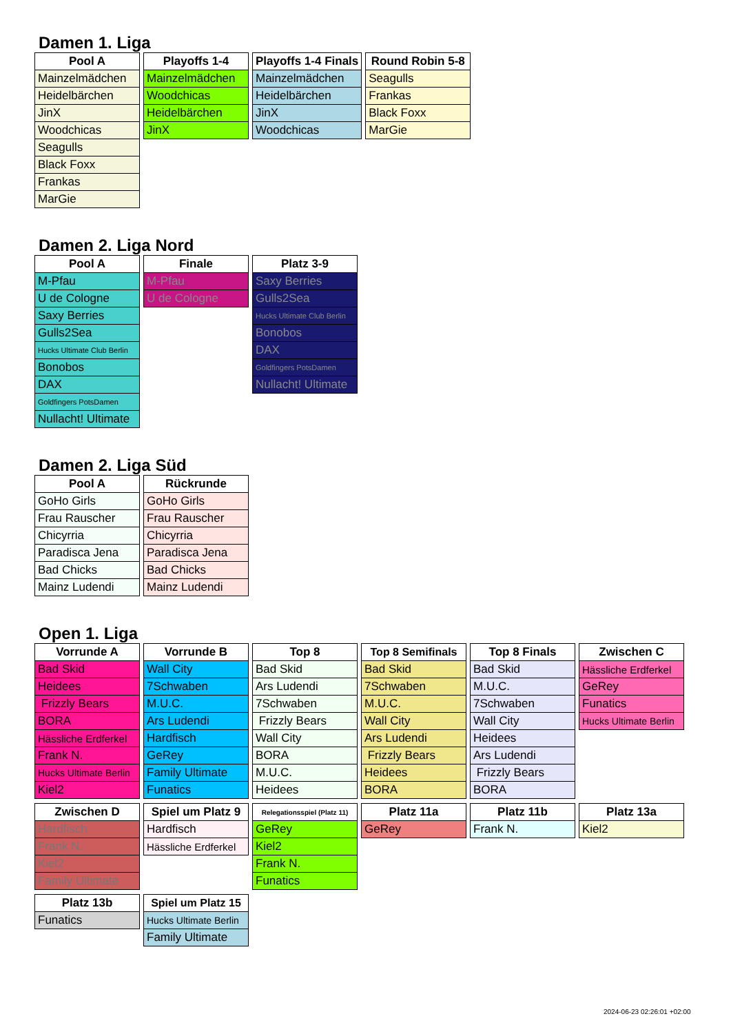Damen 1. Liga
| Pool A |
| --- |
| Mainzelmädchen |
| Heidelbärchen |
| JinX |
| Woodchicas |
| Seagulls |
| Black Foxx |
| Frankas |
| MarGie |
| Playoffs 1-4 |
| --- |
| Mainzelmädchen |
| Woodchicas |
| Heidelbärchen |
| JinX |
| Playoffs 1-4 Finals |
| --- |
| Mainzelmädchen |
| Heidelbärchen |
| JinX |
| Woodchicas |
| Round Robin 5-8 |
| --- |
| Seagulls |
| Frankas |
| Black Foxx |
| MarGie |
Damen 2. Liga Nord
| Pool A |
| --- |
| M-Pfau |
| U de Cologne |
| Saxy Berries |
| Gulls2Sea |
| Hucks Ultimate Club Berlin |
| Bonobos |
| DAX |
| Goldfingers PotsDamen |
| Nullacht! Ultimate |
| Finale |
| --- |
| M-Pfau |
| U de Cologne |
| Platz 3-9 |
| --- |
| Saxy Berries |
| Gulls2Sea |
| Hucks Ultimate Club Berlin |
| Bonobos |
| DAX |
| Goldfingers PotsDamen |
| Nullacht! Ultimate |
Damen 2. Liga Süd
| Pool A |
| --- |
| GoHo Girls |
| Frau Rauscher |
| Chicyrria |
| Paradisca Jena |
| Bad Chicks |
| Mainz Ludendi |
| Rückrunde |
| --- |
| GoHo Girls |
| Frau Rauscher |
| Chicyrria |
| Paradisca Jena |
| Bad Chicks |
| Mainz Ludendi |
Open 1. Liga
| Vorrunde A |
| --- |
| Bad Skid |
| Heidees |
| Frizzly Bears |
| BORA |
| Hässliche Erdferkel |
| Frank N. |
| Hucks Ultimate Berlin |
| Kiel2 |
| Vorrunde B |
| --- |
| Wall City |
| 7Schwaben |
| M.U.C. |
| Ars Ludendi |
| Hardfisch |
| GeRey |
| Family Ultimate |
| Funatics |
| Top 8 |
| --- |
| Bad Skid |
| Ars Ludendi |
| 7Schwaben |
| Frizzly Bears |
| Wall City |
| BORA |
| M.U.C. |
| Heidees |
| Top 8 Semifinals |
| --- |
| Bad Skid |
| 7Schwaben |
| M.U.C. |
| Wall City |
| Ars Ludendi |
| Frizzly Bears |
| Heidees |
| BORA |
| Top 8 Finals |
| --- |
| Bad Skid |
| M.U.C. |
| 7Schwaben |
| Wall City |
| Heidees |
| Ars Ludendi |
| Frizzly Bears |
| BORA |
| Zwischen C |
| --- |
| Hässliche Erdferkel |
| GeRey |
| Funatics |
| Hucks Ultimate Berlin |
| Zwischen D |
| --- |
| Hardfisch |
| Frank N. |
| Kiel2 |
| Family Ultimate |
| Spiel um Platz 9 |
| --- |
| Hardfisch |
| Hässliche Erdferkel |
| Relegationsspiel (Platz 11) |
| --- |
| GeRey |
| Kiel2 |
| Frank N. |
| Funatics |
| Platz 11a |
| --- |
| GeRey |
| Platz 11b |
| --- |
| Frank N. |
| Platz 13a |
| --- |
| Kiel2 |
| Platz 13b |
| --- |
| Funatics |
| Spiel um Platz 15 |
| --- |
| Hucks Ultimate Berlin |
| Family Ultimate |
2024-06-23 02:26:01 +02:00